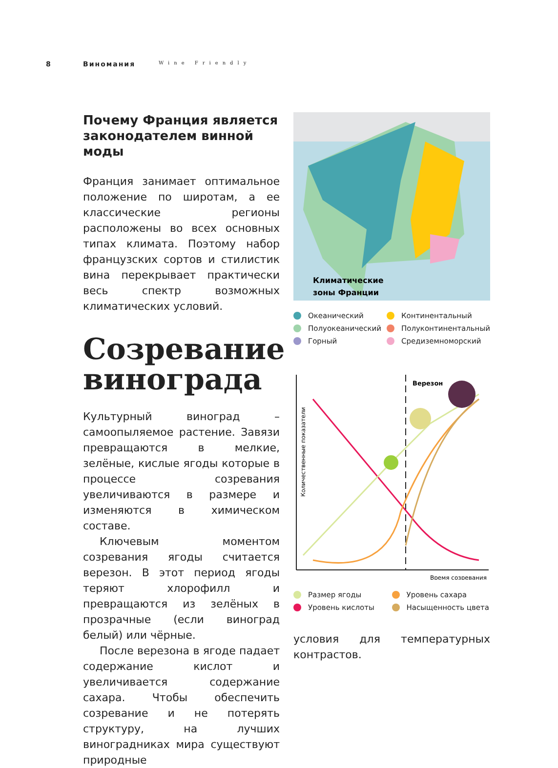8 Виномания Wine Friendly
Почему Франция является законодателем винной моды
Франция занимает оптимальное положение по широтам, а ее классические регионы расположены во всех основных типах климата. Поэтому набор французских сортов и стилистик вина перекрывает практически весь спектр возможных климатических условий.
Созревание винограда
Культурный виноград – самоопыляемое растение. Завязи превращаются в мелкие, зелёные, кислые ягоды которые в процессе созревания увеличиваются в размере и изменяются в химическом составе.
Ключевым моментом созревания ягоды считается верезон. В этот период ягоды теряют хлорофилл и превращаются из зелёных в прозрачные (если виноград белый) или чёрные.
После верезона в ягоде падает содержание кислот и увеличивается содержание сахара. Чтобы обеспечить созревание и не потерять структуру, на лучших виноградниках мира существуют природные
Климатические
зоны Франции
Океанический
Континентальный
Полуокеанический
Полуконтинентальный
Горный
Средиземноморский
Верезон
Количественные показатели
Время созревания
Размер ягоды
Уровень сахара
Уровень кислоты
Насыщенность цвета
условия для температурных контрастов.